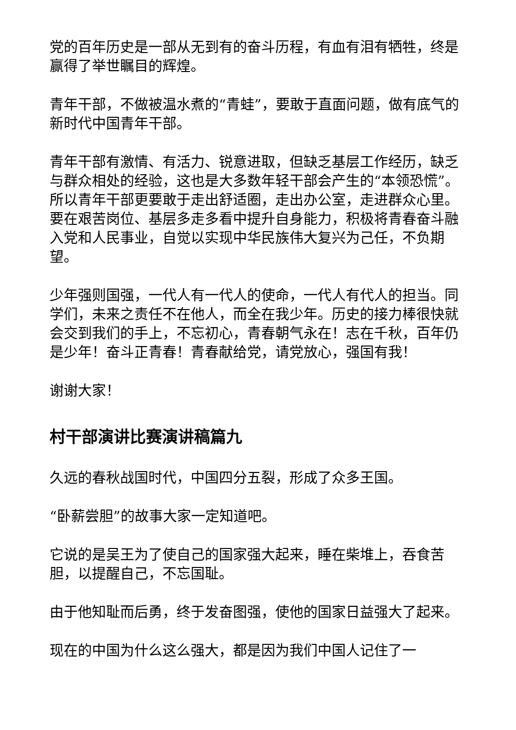党的百年历史是一部从无到有的奋斗历程，有血有泪有牺牲，终是赢得了举世瞩目的辉煌。
青年干部，不做被温水煮的“青蛙”，要敢于直面问题，做有底气的新时代中国青年干部。
青年干部有激情、有活力、锐意进取，但缺乏基层工作经历，缺乏与群众相处的经验，这也是大多数年轻干部会产生的“本领恐慌”。所以青年干部更要敢于走出舒适圈，走出办公室，走进群众心里。要在艰苦岗位、基层多走多看中提升自身能力，积极将青春奋斗融入党和人民事业，自觉以实现中华民族伟大复兴为己任，不负期望。
少年强则国强，一代人有一代人的使命，一代人有代人的担当。同学们，未来之责任不在他人，而全在我少年。历史的接力棒很快就会交到我们的手上，不忘初心，青春朝气永在！志在千秋，百年仍是少年！奋斗正青春！青春献给党，请党放心，强国有我！
谢谢大家！
村干部演讲比赛演讲稿篇九
久远的春秋战国时代，中国四分五裂，形成了众多王国。
“卧薪尝胆”的故事大家一定知道吧。
它说的是吴王为了使自己的国家强大起来，睡在柴堆上，吞食苦胆，以提醒自己，不忘国耻。
由于他知耻而后勇，终于发奋图强，使他的国家日益强大了起来。
现在的中国为什么这么强大，都是因为我们中国人记住了一